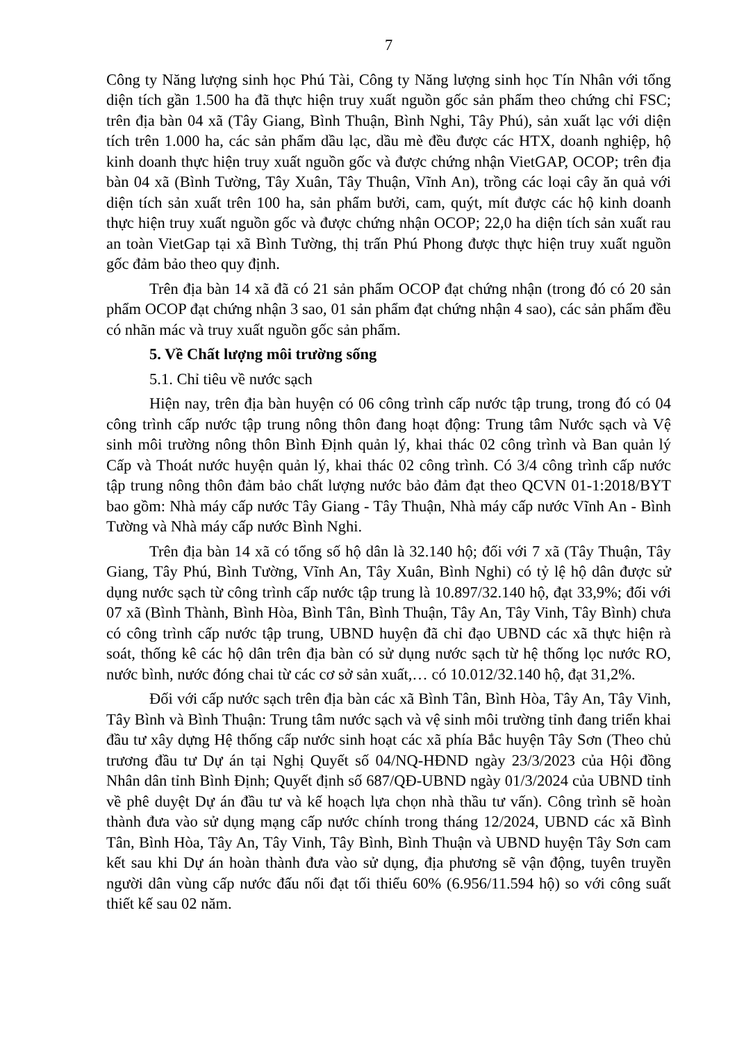7
Công ty Năng lượng sinh học Phú Tài, Công ty Năng lượng sinh học Tín Nhân với tổng diện tích gần 1.500 ha đã thực hiện truy xuất nguồn gốc sản phẩm theo chứng chỉ FSC; trên địa bàn 04 xã (Tây Giang, Bình Thuận, Bình Nghi, Tây Phú), sản xuất lạc với diện tích trên 1.000 ha, các sản phẩm dầu lạc, dầu mè đều được các HTX, doanh nghiệp, hộ kinh doanh thực hiện truy xuất nguồn gốc và được chứng nhận VietGAP, OCOP; trên địa bàn 04 xã (Bình Tường, Tây Xuân, Tây Thuận, Vĩnh An), trồng các loại cây ăn quả với diện tích sản xuất trên 100 ha, sản phẩm bưởi, cam, quýt, mít được các hộ kinh doanh thực hiện truy xuất nguồn gốc và được chứng nhận OCOP; 22,0 ha diện tích sản xuất rau an toàn VietGap tại xã Bình Tường, thị trấn Phú Phong được thực hiện truy xuất nguồn gốc đảm bảo theo quy định.
Trên địa bàn 14 xã đã có 21 sản phẩm OCOP đạt chứng nhận (trong đó có 20 sản phẩm OCOP đạt chứng nhận 3 sao, 01 sản phẩm đạt chứng nhận 4 sao), các sản phẩm đều có nhãn mác và truy xuất nguồn gốc sản phẩm.
5. Về Chất lượng môi trường sống
5.1. Chỉ tiêu về nước sạch
Hiện nay, trên địa bàn huyện có 06 công trình cấp nước tập trung, trong đó có 04 công trình cấp nước tập trung nông thôn đang hoạt động: Trung tâm Nước sạch và Vệ sinh môi trường nông thôn Bình Định quản lý, khai thác 02 công trình và Ban quản lý Cấp và Thoát nước huyện quản lý, khai thác 02 công trình. Có 3/4 công trình cấp nước tập trung nông thôn đảm bảo chất lượng nước bảo đảm đạt theo QCVN 01-1:2018/BYT bao gồm: Nhà máy cấp nước Tây Giang - Tây Thuận, Nhà máy cấp nước Vĩnh An - Bình Tường và Nhà máy cấp nước Bình Nghi.
Trên địa bàn 14 xã có tổng số hộ dân là 32.140 hộ; đối với 7 xã (Tây Thuận, Tây Giang, Tây Phú, Bình Tường, Vĩnh An, Tây Xuân, Bình Nghi) có tỷ lệ hộ dân được sử dụng nước sạch từ công trình cấp nước tập trung là 10.897/32.140 hộ, đạt 33,9%; đối với 07 xã (Bình Thành, Bình Hòa, Bình Tân, Bình Thuận, Tây An, Tây Vinh, Tây Bình) chưa có công trình cấp nước tập trung, UBND huyện đã chỉ đạo UBND các xã thực hiện rà soát, thống kê các hộ dân trên địa bàn có sử dụng nước sạch từ hệ thống lọc nước RO, nước bình, nước đóng chai từ các cơ sở sản xuất,… có 10.012/32.140 hộ, đạt 31,2%.
Đối với cấp nước sạch trên địa bàn các xã Bình Tân, Bình Hòa, Tây An, Tây Vinh, Tây Bình và Bình Thuận: Trung tâm nước sạch và vệ sinh môi trường tỉnh đang triển khai đầu tư xây dựng Hệ thống cấp nước sinh hoạt các xã phía Bắc huyện Tây Sơn (Theo chủ trương đầu tư Dự án tại Nghị Quyết số 04/NQ-HĐND ngày 23/3/2023 của Hội đồng Nhân dân tỉnh Bình Định; Quyết định số 687/QĐ-UBND ngày 01/3/2024 của UBND tỉnh về phê duyệt Dự án đầu tư và kế hoạch lựa chọn nhà thầu tư vấn). Công trình sẽ hoàn thành đưa vào sử dụng mạng cấp nước chính trong tháng 12/2024, UBND các xã Bình Tân, Bình Hòa, Tây An, Tây Vinh, Tây Bình, Bình Thuận và UBND huyện Tây Sơn cam kết sau khi Dự án hoàn thành đưa vào sử dụng, địa phương sẽ vận động, tuyên truyền người dân vùng cấp nước đấu nối đạt tối thiểu 60% (6.956/11.594 hộ) so với công suất thiết kế sau 02 năm.